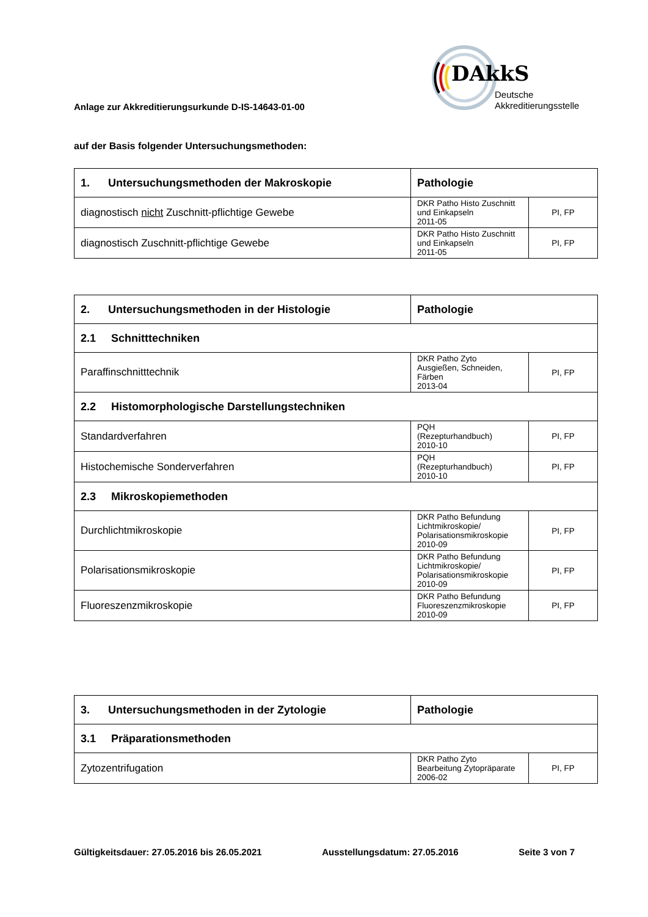Anlage zur Akkreditierungsurkunde D-IS-14643-01-00
DAkkS
Deutsche
Akkreditierungsstelle
auf der Basis folgender Untersuchungsmethoden:
| 1. Untersuchungsmethoden der Makroskopie | Pathologie | |
| diagnostisch nicht Zuschnitt-pflichtige Gewebe | DKR Patho Histo Zuschnitt und Einkapseln 2011-05 | PI, FP |
| diagnostisch Zuschnitt-pflichtige Gewebe | DKR Patho Histo Zuschnitt und Einkapseln 2011-05 | PI, FP |
| 2. Untersuchungsmethoden in der Histologie | Pathologie | |
| 2.1 Schnitttechniken | | |
| Paraffinschnitttechnik | DKR Patho Zyto Ausgießen, Schneiden, Färben 2013-04 | PI, FP |
| 2.2 Histomorphologische Darstellungstechniken | | |
| Standardverfahren | PQH (Rezepturhandbuch) 2010-10 | PI, FP |
| Histochemische Sonderverfahren | PQH (Rezepturhandbuch) 2010-10 | PI, FP |
| 2.3 Mikroskopiemethoden | | |
| Durchlichtmikroskopie | DKR Patho Befundung Lichtmikroskopie/ Polarisationsmikroskopie 2010-09 | PI, FP |
| Polarisationsmikroskopie | DKR Patho Befundung Lichtmikroskopie/ Polarisationsmikroskopie 2010-09 | PI, FP |
| Fluoreszenzmikroskopie | DKR Patho Befundung Fluoreszenzmikroskopie 2010-09 | PI, FP |
| 3. Untersuchungsmethoden in der Zytologie | Pathologie | |
| 3.1 Präparationsmethoden | | |
| Zytozentrifugation | DKR Patho Zyto Bearbeitung Zytopräparate 2006-02 | PI, FP |
Gültigkeitsdauer: 27.05.2016 bis 26.05.2021 Ausstellungsdatum: 27.05.2016 Seite 3 von 7